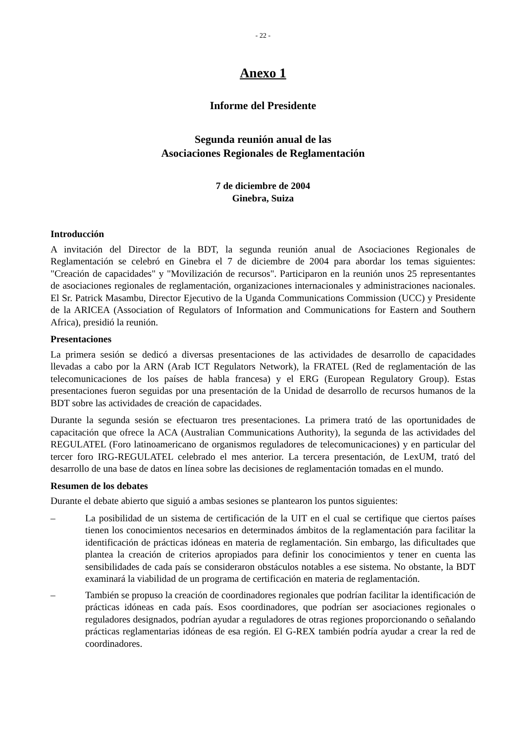- 22 -
Anexo 1
Informe del Presidente
Segunda reunión anual de las
Asociaciones Regionales de Reglamentación
7 de diciembre de 2004
Ginebra, Suiza
Introducción
A invitación del Director de la BDT, la segunda reunión anual de Asociaciones Regionales de Reglamentación se celebró en Ginebra el 7 de diciembre de 2004 para abordar los temas siguientes: "Creación de capacidades" y "Movilización de recursos". Participaron en la reunión unos 25 representantes de asociaciones regionales de reglamentación, organizaciones internacionales y administraciones nacionales. El Sr. Patrick Masambu, Director Ejecutivo de la Uganda Communications Commission (UCC) y Presidente de la ARICEA (Association of Regulators of Information and Communications for Eastern and Southern Africa), presidió la reunión.
Presentaciones
La primera sesión se dedicó a diversas presentaciones de las actividades de desarrollo de capacidades llevadas a cabo por la ARN (Arab ICT Regulators Network), la FRATEL (Red de reglamentación de las telecomunicaciones de los países de habla francesa) y el ERG (European Regulatory Group). Estas presentaciones fueron seguidas por una presentación de la Unidad de desarrollo de recursos humanos de la BDT sobre las actividades de creación de capacidades.
Durante la segunda sesión se efectuaron tres presentaciones. La primera trató de las oportunidades de capacitación que ofrece la ACA (Australian Communications Authority), la segunda de las actividades del REGULATEL (Foro latinoamericano de organismos reguladores de telecomunicaciones) y en particular del tercer foro IRG-REGULATEL celebrado el mes anterior. La tercera presentación, de LexUM, trató del desarrollo de una base de datos en línea sobre las decisiones de reglamentación tomadas en el mundo.
Resumen de los debates
Durante el debate abierto que siguió a ambas sesiones se plantearon los puntos siguientes:
– La posibilidad de un sistema de certificación de la UIT en el cual se certifique que ciertos países tienen los conocimientos necesarios en determinados ámbitos de la reglamentación para facilitar la identificación de prácticas idóneas en materia de reglamentación. Sin embargo, las dificultades que plantea la creación de criterios apropiados para definir los conocimientos y tener en cuenta las sensibilidades de cada país se consideraron obstáculos notables a ese sistema. No obstante, la BDT examinará la viabilidad de un programa de certificación en materia de reglamentación.
– También se propuso la creación de coordinadores regionales que podrían facilitar la identificación de prácticas idóneas en cada país. Esos coordinadores, que podrían ser asociaciones regionales o reguladores designados, podrían ayudar a reguladores de otras regiones proporcionando o señalando prácticas reglamentarias idóneas de esa región. El G-REX también podría ayudar a crear la red de coordinadores.